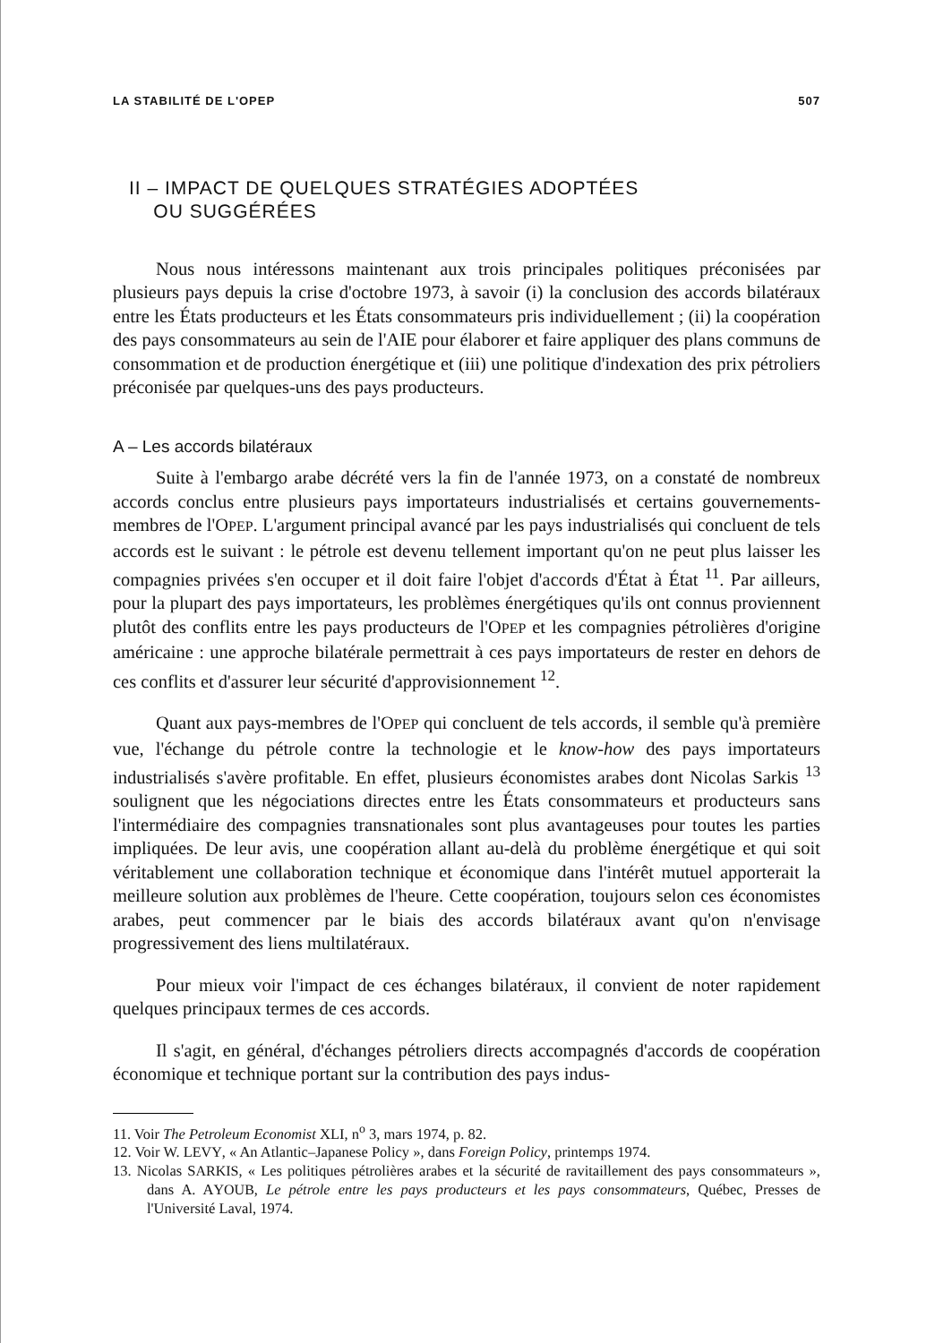LA STABILITÉ DE L'OPEP 507
II – IMPACT DE QUELQUES STRATÉGIES ADOPTÉES
OU SUGGÉRÉES
Nous nous intéressons maintenant aux trois principales politiques préconisées par plusieurs pays depuis la crise d'octobre 1973, à savoir (i) la conclusion des accords bilatéraux entre les États producteurs et les États consommateurs pris individuellement ; (ii) la coopération des pays consommateurs au sein de l'AIE pour élaborer et faire appliquer des plans communs de consommation et de production énergétique et (iii) une politique d'indexation des prix pétroliers préconisée par quelques-uns des pays producteurs.
A – Les accords bilatéraux
Suite à l'embargo arabe décrété vers la fin de l'année 1973, on a constaté de nombreux accords conclus entre plusieurs pays importateurs industrialisés et certains gouvernements-membres de l'OPEP. L'argument principal avancé par les pays industrialisés qui concluent de tels accords est le suivant : le pétrole est devenu tellement important qu'on ne peut plus laisser les compagnies privées s'en occuper et il doit faire l'objet d'accords d'État à État <sup>11</sup>. Par ailleurs, pour la plupart des pays importateurs, les problèmes énergétiques qu'ils ont connus proviennent plutôt des conflits entre les pays producteurs de l'OPEP et les compagnies pétrolières d'origine américaine : une approche bilatérale permettrait à ces pays importateurs de rester en dehors de ces conflits et d'assurer leur sécurité d'approvisionnement <sup>12</sup>.
Quant aux pays-membres de l'OPEP qui concluent de tels accords, il semble qu'à première vue, l'échange du pétrole contre la technologie et le know-how des pays importateurs industrialisés s'avère profitable. En effet, plusieurs économistes arabes dont Nicolas Sarkis <sup>13</sup> soulignent que les négociations directes entre les États consommateurs et producteurs sans l'intermédiaire des compagnies transnationales sont plus avantageuses pour toutes les parties impliquées. De leur avis, une coopération allant au-delà du problème énergétique et qui soit véritablement une collaboration technique et économique dans l'intérêt mutuel apporterait la meilleure solution aux problèmes de l'heure. Cette coopération, toujours selon ces économistes arabes, peut commencer par le biais des accords bilatéraux avant qu'on n'envisage progressivement des liens multilatéraux.
Pour mieux voir l'impact de ces échanges bilatéraux, il convient de noter rapidement quelques principaux termes de ces accords.
Il s'agit, en général, d'échanges pétroliers directs accompagnés d'accords de coopération économique et technique portant sur la contribution des pays indus-
11. Voir The Petroleum Economist XLI, n<sup>o</sup> 3, mars 1974, p. 82.
12. Voir W. LEVY, « An Atlantic–Japanese Policy », dans Foreign Policy, printemps 1974.
13. Nicolas SARKIS, « Les politiques pétrolières arabes et la sécurité de ravitaillement des pays consommateurs », dans A. AYOUB, Le pétrole entre les pays producteurs et les pays consommateurs, Québec, Presses de l'Université Laval, 1974.